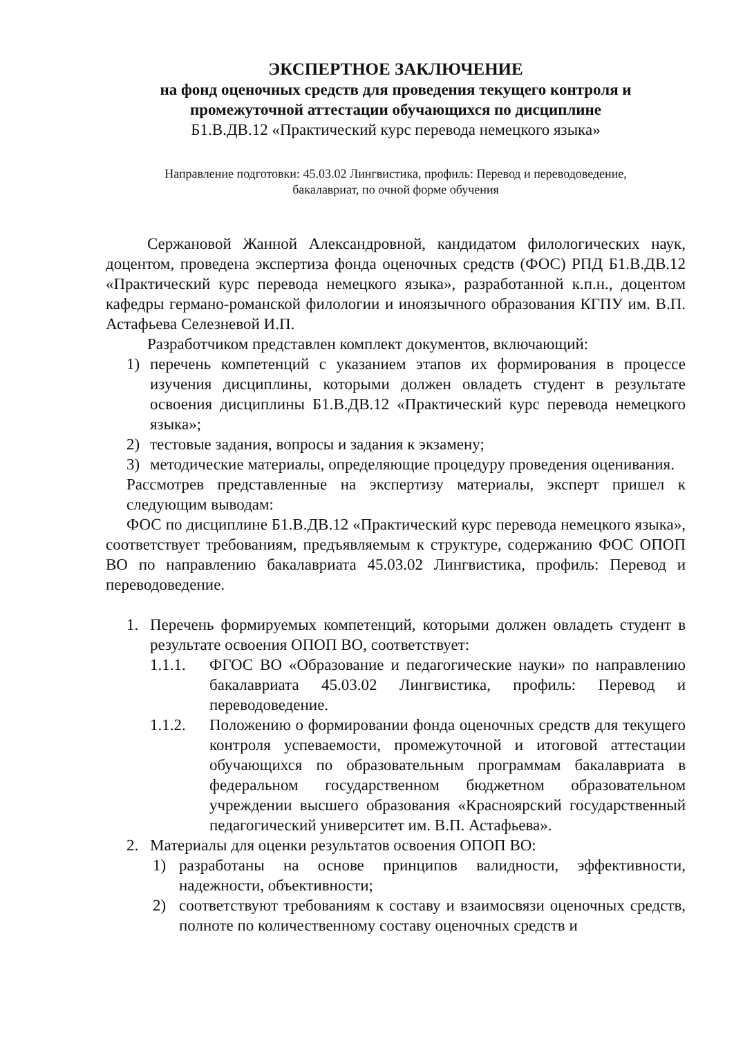ЭКСПЕРТНОЕ ЗАКЛЮЧЕНИЕ
на фонд оценочных средств для проведения текущего контроля и
промежуточной аттестации обучающихся по дисциплине
Б1.В.ДВ.12 «Практический курс перевода немецкого языка»
Направление подготовки: 45.03.02 Лингвистика, профиль: Перевод и переводоведение,
бакалавриат, по очной форме обучения
Сержановой Жанной Александровной, кандидатом филологических наук, доцентом, проведена экспертиза фонда оценочных средств (ФОС) РПД Б1.В.ДВ.12 «Практический курс перевода немецкого языка», разработанной к.п.н., доцентом кафедры германо-романской филологии и иноязычного образования КГПУ им. В.П. Астафьева Селезневой И.П.
Разработчиком представлен комплект документов, включающий:
1) перечень компетенций с указанием этапов их формирования в процессе изучения дисциплины, которыми должен овладеть студент в результате освоения дисциплины Б1.В.ДВ.12 «Практический курс перевода немецкого языка»;
2) тестовые задания, вопросы и задания к экзамену;
3) методические материалы, определяющие процедуру проведения оценивания.
Рассмотрев представленные на экспертизу материалы, эксперт пришел к следующим выводам:
ФОС по дисциплине Б1.В.ДВ.12 «Практический курс перевода немецкого языка», соответствует требованиям, предъявляемым к структуре, содержанию ФОС ОПОП ВО по направлению бакалавриата 45.03.02 Лингвистика, профиль: Перевод и переводоведение.
1. Перечень формируемых компетенций, которыми должен овладеть студент в результате освоения ОПОП ВО, соответствует:
1.1.1. ФГОС ВО «Образование и педагогические науки» по направлению бакалавриата 45.03.02 Лингвистика, профиль: Перевод и переводоведение.
1.1.2. Положению о формировании фонда оценочных средств для текущего контроля успеваемости, промежуточной и итоговой аттестации обучающихся по образовательным программам бакалавриата в федеральном государственном бюджетном образовательном учреждении высшего образования «Красноярский государственный педагогический университет им. В.П. Астафьева».
2. Материалы для оценки результатов освоения ОПОП ВО:
1) разработаны на основе принципов валидности, эффективности, надежности, объективности;
2) соответствуют требованиям к составу и взаимосвязи оценочных средств, полноте по количественному составу оценочных средств и